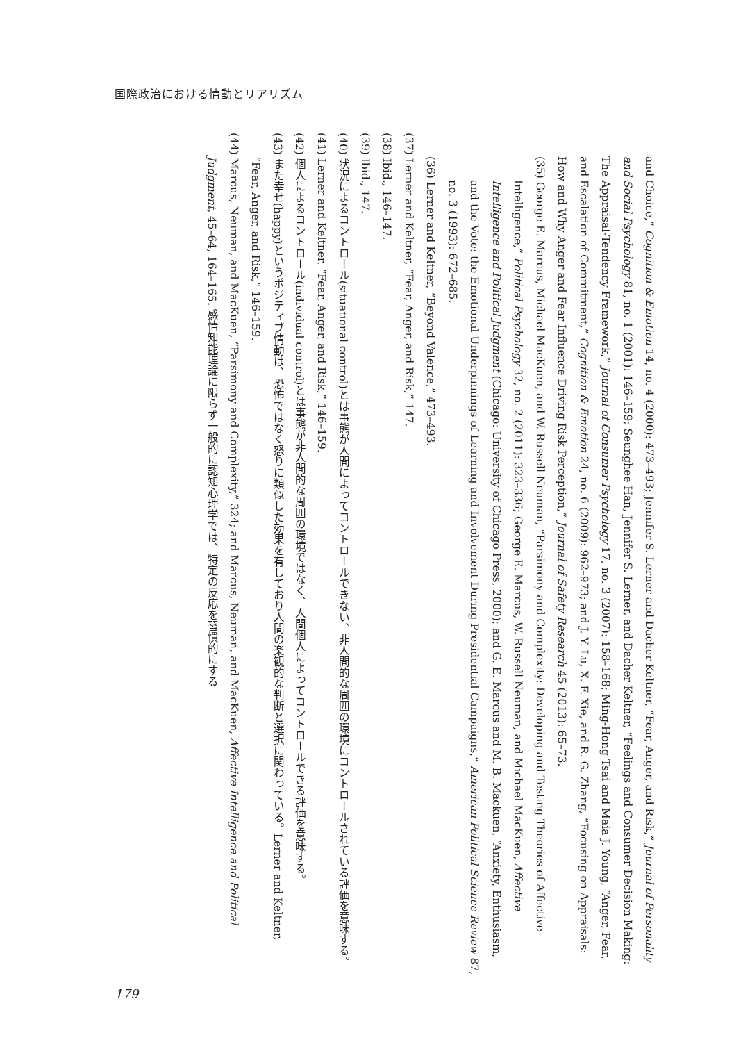国際政治における情動とリアリズム
and Choice,” Cognition & Emotion 14, no. 4 (2000): 473–493; Jennifer S. Lerner and Dacher Keltner, “Fear, Anger, and Risk,” Journal of Personality and Social Psychology 81, no. 1 (2001): 146–159; Seunghee Han, Jennifer S. Lerner, and Dacher Keltner, “Feelings and Consumer Decision Making: The Appraisal-Tendency Framework,” Journal of Consumer Psychology 17, no. 3 (2007): 158–168; Ming-Hong Tsai and Maia J. Young, “Anger, Fear, and Escalation of Commitment,” Cognition & Emotion 24, no. 6 (2009): 962–973; and J. Y. Lu, X. F. Xie, and R. G. Zhang, “Focusing on Appraisals: How and Why Anger and Fear Influence Driving Risk Perception,” Journal of Safety Research 45 (2013): 65–73.
(35) George E. Marcus, Michael MacKuen, and W. Russell Neuman, “Parsimony and Complexity: Developing and Testing Theories of Affective Intelligence,” Political Psychology 32, no. 2 (2011): 323–336; George E. Marcus, W. Russell Neuman, and Michael MacKuen, Affective Intelligence and Political Judgment (Chicago: University of Chicago Press, 2000); and G. E. Marcus and M. B. Mackuen, “Anxiety, Enthusiasm, and the Vote: the Emotional Underpinnings of Learning and Involvement During Presidential Campaigns,” American Political Science Review 87, no. 3 (1993): 672–685.
(36) Lerner and Keltner, “Beyond Valence,” 473–493.
(37) Lerner and Keltner, “Fear, Anger, and Risk,” 147.
(38) Ibid., 146–147.
(39) Ibid., 147.
(40) 状況によるコントロール(situational control)とは事態が人間によってコントロールできない、非人間的な周囲の環境にコントロールされている評価を意味する。
(41) Lerner and Keltner, “Fear, Anger, and Risk,” 146–159.
(42) 個人によるコントロール(individual control)とは事態が非人間的な周囲の環境ではなく、人間個人によってコントロールできる評価を意味する。
(43) また幸せ(happy)というポジティブ情動は、恐怖ではなく怒りに類似した効果を有しており人間の楽観的な判断と選択に関わっている。Lerner and Keltner, “Fear, Anger, and Risk,” 146–159.
(44) Marcus, Neuman, and MacKuen, “Parsimony and Complexity,” 324; and Marcus, Neuman, and MacKuen, Affective Intelligence and Political Judgment, 45–64, 164–165. 感情知能理論に限らず一般的に認知心理学では、特定の反応を習慣的にする
179